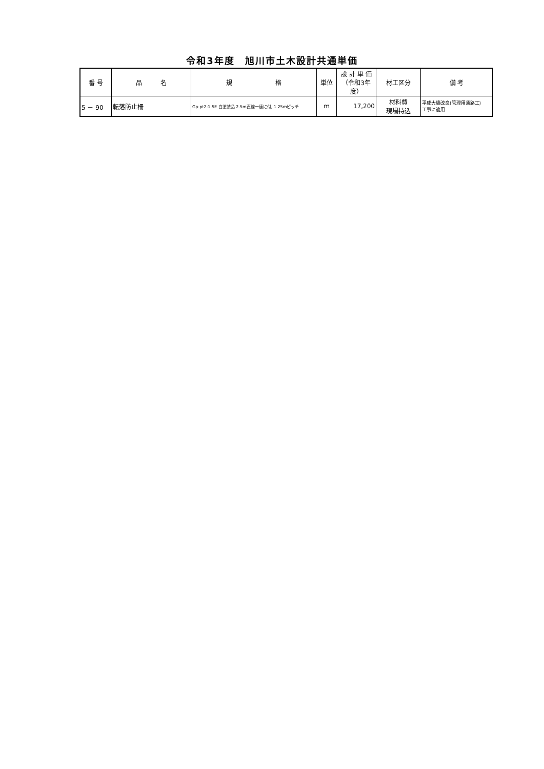令和3年度　旭川市土木設計共通単価
| 番 号 | 品 名 | 規 格 | 単位 | 設 計 単 価 （令和3年度） | 材工区分 | 備 考 |
| --- | --- | --- | --- | --- | --- | --- |
| 5 － 90 | 転落防止柵 | Gp-pt2-1.5E 白塗装品 2.5m直線一連に付, 1.25mピッチ | m | 17,200 | 材料費 現場持込 | 平成大橋改良(管理用通路工) 工事に適用 |